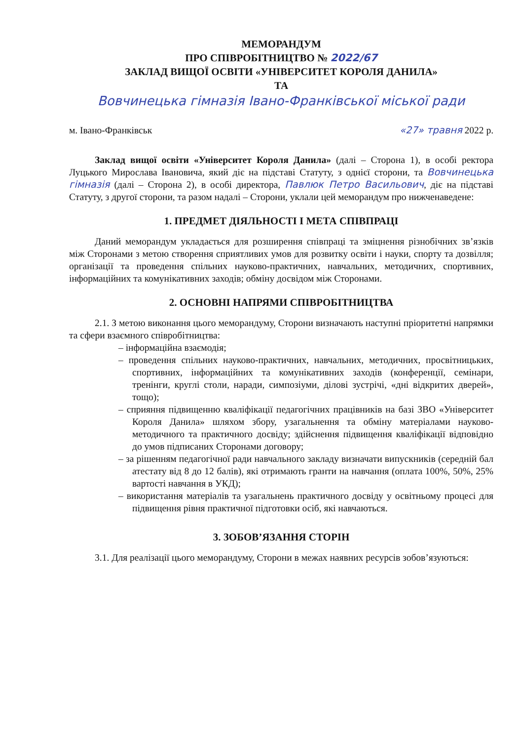МЕМОРАНДУМ
ПРО СПІВРОБІТНИЦТВО № 2022/67
ЗАКЛАД ВИЩОЇ ОСВІТИ «УНІВЕРСИТЕТ КОРОЛЯ ДАНИЛА»
ТА
Вовчинецька гімназія Івано-Франківської міської ради
м. Івано-Франківськ «27» травня 2022 р.
Заклад вищої освіти «Університет Короля Данила» (далі – Сторона 1), в особі ректора Луцького Мирослава Івановича, який діє на підставі Статуту, з однієї сторони, та Вовчинецька гімназія (далі – Сторона 2), в особі директора, Павлюк Петро Васильович, діє на підставі Статуту, з другої сторони, та разом надалі – Сторони, уклали цей меморандум про нижченаведене:
1. ПРЕДМЕТ ДІЯЛЬНОСТІ І МЕТА СПІВПРАЦІ
Даний меморандум укладається для розширення співпраці та зміцнення різнобічних зв’язків між Сторонами з метою створення сприятливих умов для розвитку освіти і науки, спорту та дозвілля; організації та проведення спільних науково-практичних, навчальних, методичних, спортивних, інформаційних та комунікативних заходів; обміну досвідом між Сторонами.
2. ОСНОВНІ НАПРЯМИ СПІВРОБІТНИЦТВА
2.1. З метою виконання цього меморандуму, Сторони визначають наступні пріоритетні напрямки та сфери взаємного співробітництва:
– інформаційна взаємодія;
– проведення спільних науково-практичних, навчальних, методичних, просвітницьких, спортивних, інформаційних та комунікативних заходів (конференції, семінари, тренінги, круглі столи, наради, симпозіуми, ділові зустрічі, «дні відкритих дверей», тощо);
– сприяння підвищенню кваліфікації педагогічних працівників на базі ЗВО «Університет Короля Данила» шляхом збору, узагальнення та обміну матеріалами науково-методичного та практичного досвіду; здійснення підвищення кваліфікації відповідно до умов підписаних Сторонами договору;
– за рішенням педагогічної ради навчального закладу визначати випускників (середній бал атестату від 8 до 12 балів), які отримають гранти на навчання (оплата 100%, 50%, 25% вартості навчання в УКД);
– використання матеріалів та узагальнень практичного досвіду у освітньому процесі для підвищення рівня практичної підготовки осіб, які навчаються.
3. ЗОБОВ’ЯЗАННЯ СТОРІН
3.1. Для реалізації цього меморандуму, Сторони в межах наявних ресурсів зобов’язуються: